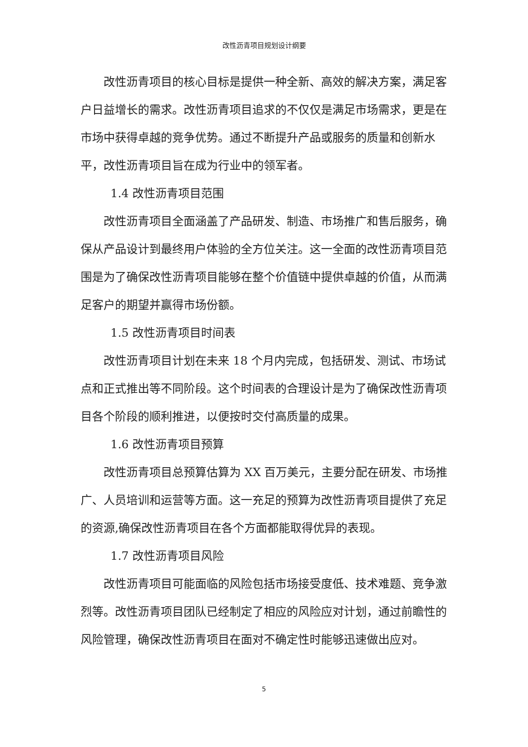改性沥青项目规划设计纲要
改性沥青项目的核心目标是提供一种全新、高效的解决方案，满足客户日益增长的需求。改性沥青项目追求的不仅仅是满足市场需求，更是在市场中获得卓越的竞争优势。通过不断提升产品或服务的质量和创新水平，改性沥青项目旨在成为行业中的领军者。
1.4 改性沥青项目范围
改性沥青项目全面涵盖了产品研发、制造、市场推广和售后服务，确保从产品设计到最终用户体验的全方位关注。这一全面的改性沥青项目范围是为了确保改性沥青项目能够在整个价值链中提供卓越的价值，从而满足客户的期望并赢得市场份额。
1.5 改性沥青项目时间表
改性沥青项目计划在未来 18 个月内完成，包括研发、测试、市场试点和正式推出等不同阶段。这个时间表的合理设计是为了确保改性沥青项目各个阶段的顺利推进，以便按时交付高质量的成果。
1.6 改性沥青项目预算
改性沥青项目总预算估算为 XX 百万美元，主要分配在研发、市场推广、人员培训和运营等方面。这一充足的预算为改性沥青项目提供了充足的资源,确保改性沥青项目在各个方面都能取得优异的表现。
1.7 改性沥青项目风险
改性沥青项目可能面临的风险包括市场接受度低、技术难题、竞争激烈等。改性沥青项目团队已经制定了相应的风险应对计划，通过前瞻性的风险管理，确保改性沥青项目在面对不确定性时能够迅速做出应对。
5